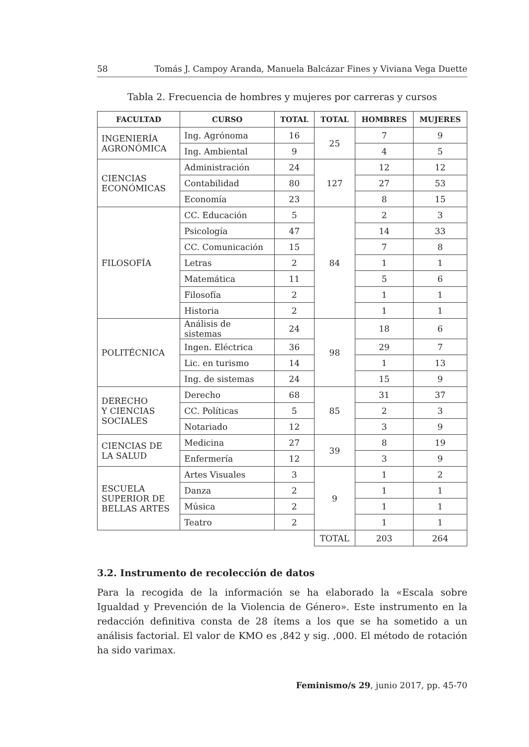58 Tomás J. Campoy Aranda, Manuela Balcázar Fines y Viviana Vega Duette
Tabla 2. Frecuencia de hombres y mujeres por carreras y cursos
| FACULTAD | CURSO | TOTAL | TOTAL | HOMBRES | MUJERES |
| --- | --- | --- | --- | --- | --- |
| INGENIERÍA AGRONÓMICA | Ing. Agrónoma | 16 | 25 | 7 | 9 |
| | Ing. Ambiental | 9 | | 4 | 5 |
| CIENCIAS ECONÓMICAS | Administración | 24 | 127 | 12 | 12 |
| | Contabilidad | 80 | | 27 | 53 |
| | Economía | 23 | | 8 | 15 |
| FILOSOFÍA | CC. Educación | 5 | 84 | 2 | 3 |
| | Psicología | 47 | | 14 | 33 |
| | CC. Comunicación | 15 | | 7 | 8 |
| | Letras | 2 | | 1 | 1 |
| | Matemática | 11 | | 5 | 6 |
| | Filosofía | 2 | | 1 | 1 |
| | Historia | 2 | | 1 | 1 |
| POLITÉCNICA | Análisis de sistemas | 24 | 98 | 18 | 6 |
| | Ingen. Eléctrica | 36 | | 29 | 7 |
| | Lic. en turismo | 14 | | 1 | 13 |
| | Ing. de sistemas | 24 | | 15 | 9 |
| DERECHO Y CIENCIAS SOCIALES | Derecho | 68 | 85 | 31 | 37 |
| | CC. Políticas | 5 | | 2 | 3 |
| | Notariado | 12 | | 3 | 9 |
| CIENCIAS DE LA SALUD | Medicina | 27 | 39 | 8 | 19 |
| | Enfermería | 12 | | 3 | 9 |
| ESCUELA SUPERIOR DE BELLAS ARTES | Artes Visuales | 3 | 9 | 1 | 2 |
| | Danza | 2 | | 1 | 1 |
| | Música | 2 | | 1 | 1 |
| | Teatro | 2 | | 1 | 1 |
| | | | TOTAL | 203 | 264 |
3.2. Instrumento de recolección de datos
Para la recogida de la información se ha elaborado la «Escala sobre Igualdad y Prevención de la Violencia de Género». Este instrumento en la redacción definitiva consta de 28 ítems a los que se ha sometido a un análisis factorial. El valor de KMO es ,842 y sig. ,000. El método de rotación ha sido varimax.
Feminismo/s 29, junio 2017, pp. 45-70